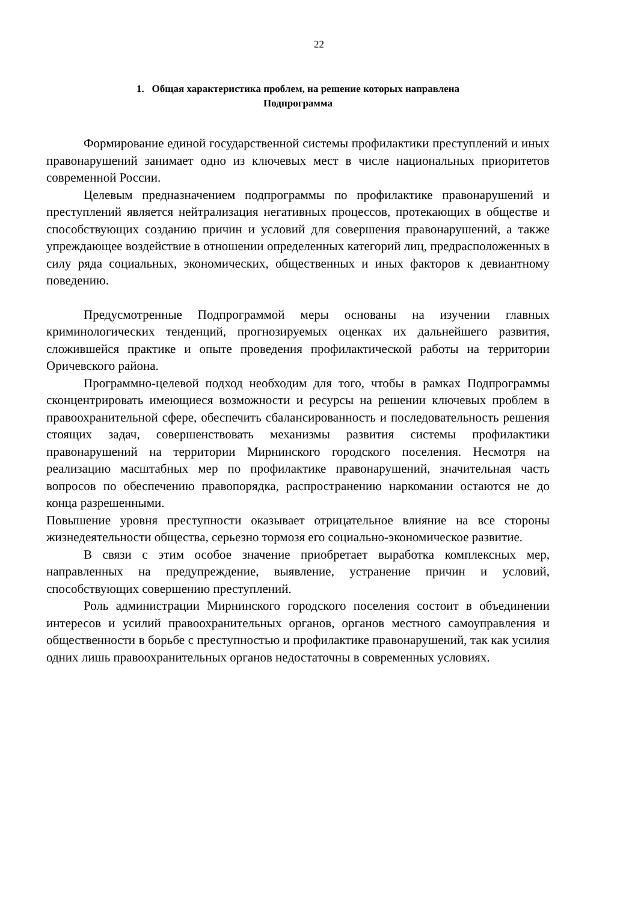22
1. Общая характеристика проблем, на решение которых направлена
Подпрограмма
Формирование единой государственной системы профилактики преступлений и иных правонарушений занимает одно из ключевых мест в числе национальных приоритетов современной России.
Целевым предназначением подпрограммы по профилактике правонарушений и преступлений является нейтрализация негативных процессов, протекающих в обществе и способствующих созданию причин и условий для совершения правонарушений, а также упреждающее воздействие в отношении определенных категорий лиц, предрасположенных в силу ряда социальных, экономических, общественных и иных факторов к девиантному поведению.
Предусмотренные Подпрограммой меры основаны на изучении главных криминологических тенденций, прогнозируемых оценках их дальнейшего развития, сложившейся практике и опыте проведения профилактической работы на территории Оричевского района.
Программно-целевой подход необходим для того, чтобы в рамках Подпрограммы сконцентрировать имеющиеся возможности и ресурсы на решении ключевых проблем в правоохранительной сфере, обеспечить сбалансированность и последовательность решения стоящих задач, совершенствовать механизмы развития системы профилактики правонарушений на территории Мирнинского городского поселения. Несмотря на реализацию масштабных мер по профилактике правонарушений, значительная часть вопросов по обеспечению правопорядка, распространению наркомании остаются не до конца разрешенными.
Повышение уровня преступности оказывает отрицательное влияние на все стороны жизнедеятельности общества, серьезно тормозя его социально-экономическое развитие.
В связи с этим особое значение приобретает выработка комплексных мер, направленных на предупреждение, выявление, устранение причин и условий, способствующих совершению преступлений.
Роль администрации Мирнинского городского поселения состоит в объединении интересов и усилий правоохранительных органов, органов местного самоуправления и общественности в борьбе с преступностью и профилактике правонарушений, так как усилия одних лишь правоохранительных органов недостаточны в современных условиях.